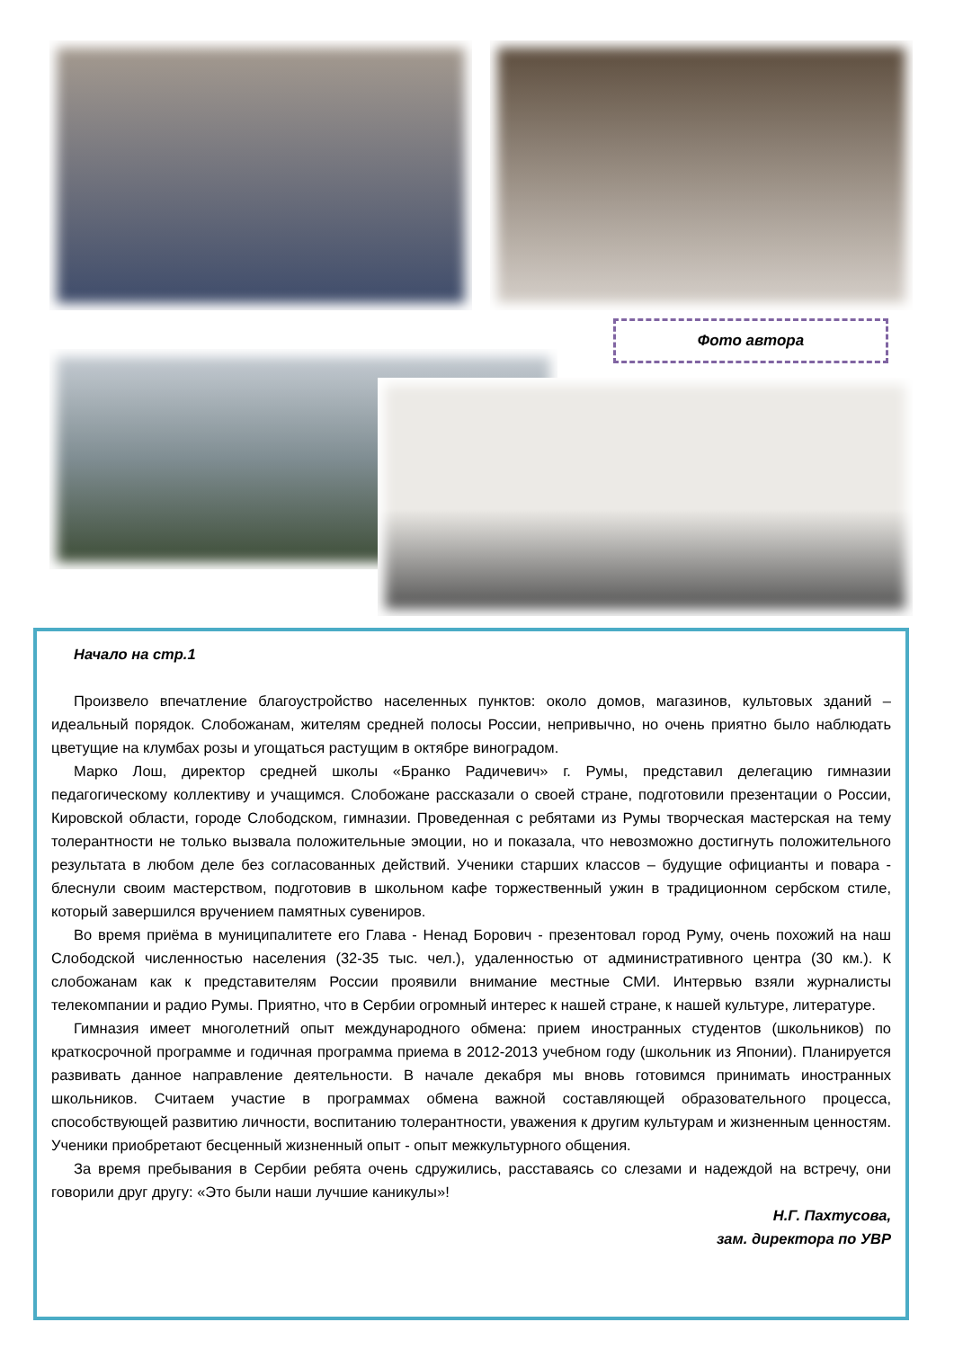Фото автора
Начало на стр.1
Произвело впечатление благоустройство населенных пунктов: около домов, магазинов, культовых зданий – идеальный порядок. Слобожанам, жителям средней полосы России, непривычно, но очень приятно было наблюдать цветущие на клумбах розы и угощаться растущим в октябре виноградом.
Марко Лош, директор средней школы «Бранко Радичевич» г. Румы, представил делегацию гимназии педагогическому коллективу и учащимся. Слобожане рассказали о своей стране, подготовили презентации о России, Кировской области, городе Слободском, гимназии. Проведенная с ребятами из Румы творческая мастерская на тему толерантности не только вызвала положительные эмоции, но и показала, что невозможно достигнуть положительного результата в любом деле без согласованных действий. Ученики старших классов – будущие официанты и повара - блеснули своим мастерством, подготовив в школьном кафе торжественный ужин в традиционном сербском стиле, который завершился вручением памятных сувениров.
Во время приёма в муниципалитете его Глава - Ненад Борович - презентовал город Руму, очень похожий на наш Слободской численностью населения (32-35 тыс. чел.), удаленностью от административного центра (30 км.). К слобожанам как к представителям России проявили внимание местные СМИ. Интервью взяли журналисты телекомпании и радио Румы. Приятно, что в Сербии огромный интерес к нашей стране, к нашей культуре, литературе.
Гимназия имеет многолетний опыт международного обмена: прием иностранных студентов (школьников) по краткосрочной программе и годичная программа приема в 2012-2013 учебном году (школьник из Японии). Планируется развивать данное направление деятельности. В начале декабря мы вновь готовимся принимать иностранных школьников. Считаем участие в программах обмена важной составляющей образовательного процесса, способствующей развитию личности, воспитанию толерантности, уважения к другим культурам и жизненным ценностям. Ученики приобретают бесценный жизненный опыт - опыт межкультурного общения.
За время пребывания в Сербии ребята очень сдружились, расставаясь со слезами и надеждой на встречу, они говорили друг другу: «Это были наши лучшие каникулы»!
Н.Г. Пахтусова,
зам. директора по УВР